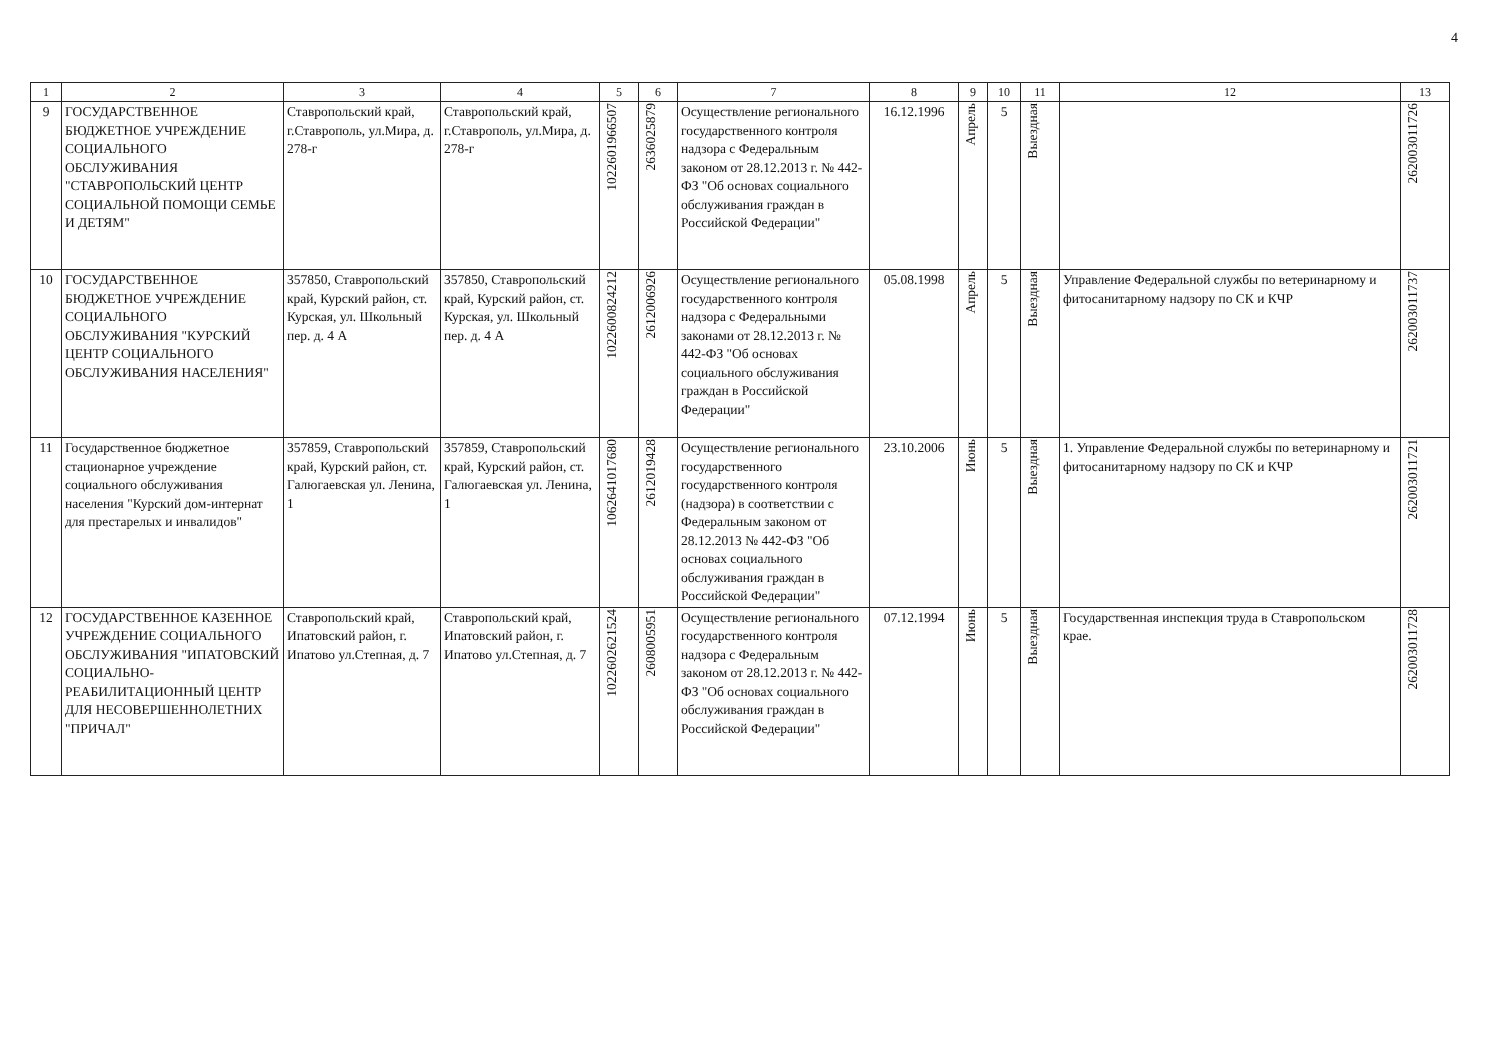4
| 1 | 2 | 3 | 4 | 5 | 6 | 7 | 8 | 9 | 10 | 11 | 12 | 13 |
| --- | --- | --- | --- | --- | --- | --- | --- | --- | --- | --- | --- | --- |
| 9 | ГОСУДАРСТВЕННОЕ БЮДЖЕТНОЕ УЧРЕЖДЕНИЕ СОЦИАЛЬНОГО ОБСЛУЖИВАНИЯ "СТАВРОПОЛЬСКИЙ ЦЕНТР СОЦИАЛЬНОЙ ПОМОЩИ СЕМЬЕ И ДЕТЯМ" | Ставропольский край, г.Ставрополь, ул.Мира, д. 278-г | Ставропольский край, г.Ставрополь, ул.Мира, д. 278-г | 1022601966507 | 2636025879 | Осуществление регионального государственного контроля надзора с Федеральным законом от 28.12.2013 г. № 442-ФЗ "Об основах социального обслуживания граждан в Российской Федерации" | 16.12.1996 | Апрель | 5 | Выездная | | 262003011726 |
| 10 | ГОСУДАРСТВЕННОЕ БЮДЖЕТНОЕ УЧРЕЖДЕНИЕ СОЦИАЛЬНОГО ОБСЛУЖИВАНИЯ "КУРСКИЙ ЦЕНТР СОЦИАЛЬНОГО ОБСЛУЖИВАНИЯ НАСЕЛЕНИЯ" | 357850, Ставропольский край, Курский район, ст. Курская, ул. Школьный пер. д. 4 А | 357850, Ставропольский край, Курский район, ст. Курская, ул. Школьный пер. д. 4 А | 1022600824212 | 2612006926 | Осуществление регионального государственного контроля надзора с Федеральными законами от 28.12.2013 г. № 442-ФЗ "Об основах социального обслуживания граждан в Российской Федерации" | 05.08.1998 | Апрель | 5 | Выездная | Управление Федеральной службы по ветеринарному и фитосанитарному надзору по СК и КЧР | 262003011737 |
| 11 | Государственное бюджетное стационарное учреждение социального обслуживания населения "Курский дом-интернат для престарелых и инвалидов" | 357859, Ставропольский край, Курский район, ст. Галюгаевская ул. Ленина, 1 | 357859, Ставропольский край, Курский район, ст. Галюгаевская ул. Ленина, 1 | 1062641017680 | 2612019428 | Осуществление регионального государственного государственного контроля (надзора) в соответствии с Федеральным законом от 28.12.2013 № 442-ФЗ "Об основах социального обслуживания граждан в Российской Федерации" | 23.10.2006 | Июнь | 5 | Выездная | 1. Управление Федеральной службы по ветеринарному и фитосанитарному надзору по СК и КЧР | 262003011721 |
| 12 | ГОСУДАРСТВЕННОЕ КАЗЕННОЕ УЧРЕЖДЕНИЕ СОЦИАЛЬНОГО ОБСЛУЖИВАНИЯ "ИПАТОВСКИЙ СОЦИАЛЬНО-РЕАБИЛИТАЦИОННЫЙ ЦЕНТР ДЛЯ НЕСОВЕРШЕННОЛЕТНИХ "ПРИЧАЛ" | Ставропольский край, Ипатовский район, г. Ипатово ул.Степная, д. 7 | Ставропольский край, Ипатовский район, г. Ипатово ул.Степная, д. 7 | 1022602621524 | 2608005951 | Осуществление регионального государственного контроля надзора с Федеральным законом от 28.12.2013 г. № 442-ФЗ "Об основах социального обслуживания граждан в Российской Федерации" | 07.12.1994 | Июнь | 5 | Выездная | Государственная инспекция труда в Ставропольском крае. | 262003011728 |